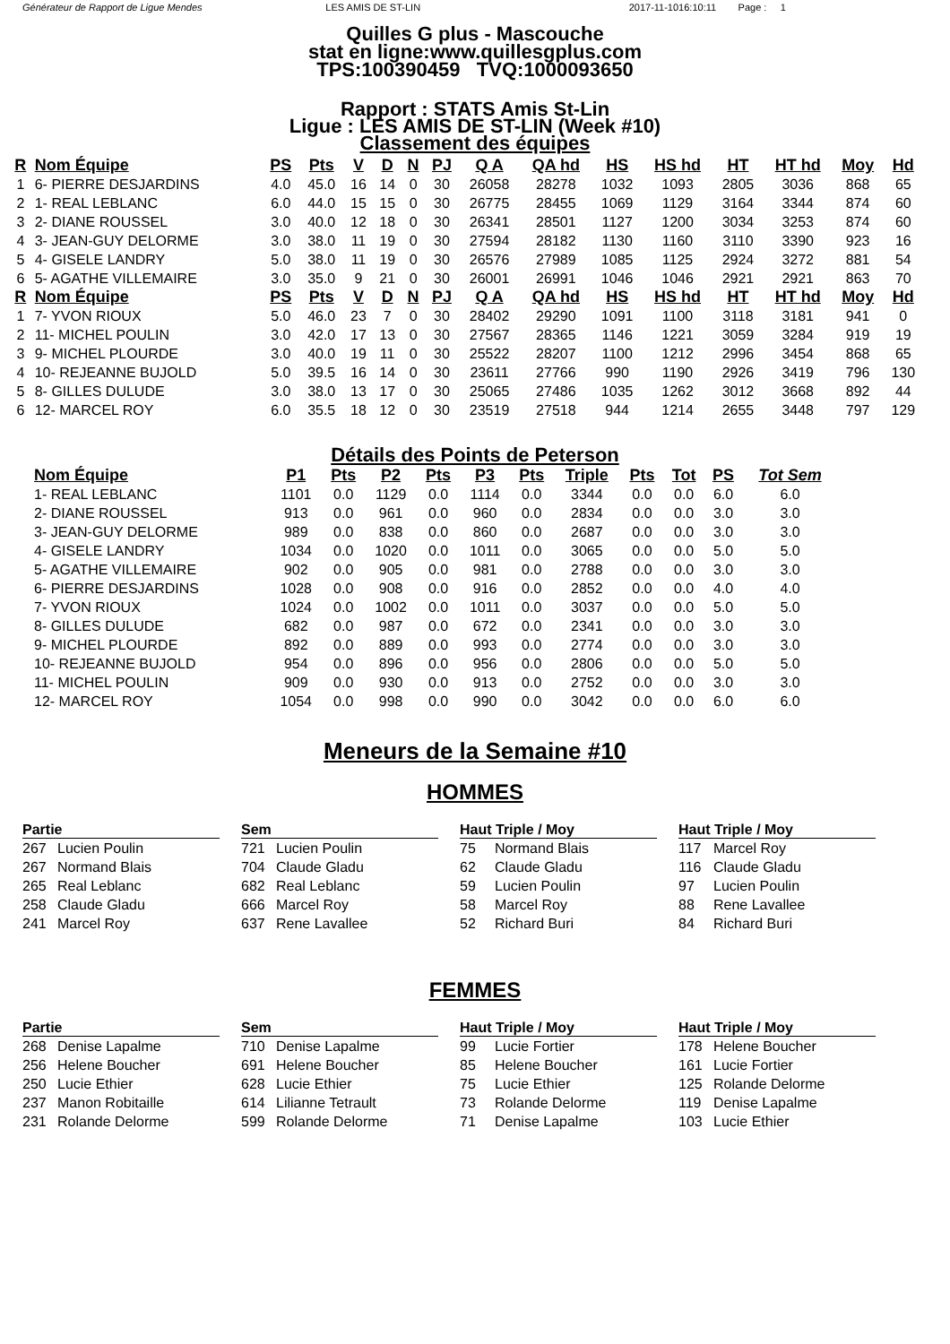Générateur de Rapport de Ligue Mendes
LES AMIS DE ST-LIN 2017-11-1016:10:11 Page : 1
Quilles G plus - Mascouche
stat en ligne:www.quillesgplus.com
TPS:100390459 TVQ:1000093650
Rapport : STATS Amis St-Lin
Ligue : LES AMIS DE ST-LIN (Week #10)
Classement des équipes
| R | Nom Équipe | PS | Pts | V | D | N | PJ | Q A | QA hd | HS | HS hd | HT | HT hd | Moy | Hd |
| --- | --- | --- | --- | --- | --- | --- | --- | --- | --- | --- | --- | --- | --- | --- | --- |
| 1 | 6- PIERRE DESJARDINS | 4.0 | 45.0 | 16 | 14 | 0 | 30 | 26058 | 28278 | 1032 | 1093 | 2805 | 3036 | 868 | 65 |
| 2 | 1- REAL LEBLANC | 6.0 | 44.0 | 15 | 15 | 0 | 30 | 26775 | 28455 | 1069 | 1129 | 3164 | 3344 | 874 | 60 |
| 3 | 2- DIANE ROUSSEL | 3.0 | 40.0 | 12 | 18 | 0 | 30 | 26341 | 28501 | 1127 | 1200 | 3034 | 3253 | 874 | 60 |
| 4 | 3- JEAN-GUY DELORME | 3.0 | 38.0 | 11 | 19 | 0 | 30 | 27594 | 28182 | 1130 | 1160 | 3110 | 3390 | 923 | 16 |
| 5 | 4- GISELE LANDRY | 5.0 | 38.0 | 11 | 19 | 0 | 30 | 26576 | 27989 | 1085 | 1125 | 2924 | 3272 | 881 | 54 |
| 6 | 5- AGATHE VILLEMAIRE | 3.0 | 35.0 | 9 | 21 | 0 | 30 | 26001 | 26991 | 1046 | 1046 | 2921 | 2921 | 863 | 70 |
| R | Nom Équipe | PS | Pts | V | D | N | PJ | Q A | QA hd | HS | HS hd | HT | HT hd | Moy | Hd |
| 1 | 7- YVON RIOUX | 5.0 | 46.0 | 23 | 7 | 0 | 30 | 28402 | 29290 | 1091 | 1100 | 3118 | 3181 | 941 | 0 |
| 2 | 11- MICHEL POULIN | 3.0 | 42.0 | 17 | 13 | 0 | 30 | 27567 | 28365 | 1146 | 1221 | 3059 | 3284 | 919 | 19 |
| 3 | 9- MICHEL PLOURDE | 3.0 | 40.0 | 19 | 11 | 0 | 30 | 25522 | 28207 | 1100 | 1212 | 2996 | 3454 | 868 | 65 |
| 4 | 10- REJEANNE BUJOLD | 5.0 | 39.5 | 16 | 14 | 0 | 30 | 23611 | 27766 | 990 | 1190 | 2926 | 3419 | 796 | 130 |
| 5 | 8- GILLES DULUDE | 3.0 | 38.0 | 13 | 17 | 0 | 30 | 25065 | 27486 | 1035 | 1262 | 3012 | 3668 | 892 | 44 |
| 6 | 12- MARCEL ROY | 6.0 | 35.5 | 18 | 12 | 0 | 30 | 23519 | 27518 | 944 | 1214 | 2655 | 3448 | 797 | 129 |
Détails des Points de Peterson
| Nom Équipe | P1 | Pts | P2 | Pts | P3 | Pts | Triple | Pts | Tot | PS | Tot Sem |
| --- | --- | --- | --- | --- | --- | --- | --- | --- | --- | --- | --- |
| 1- REAL LEBLANC | 1101 | 0.0 | 1129 | 0.0 | 1114 | 0.0 | 3344 | 0.0 | 0.0 | 6.0 | 6.0 |
| 2- DIANE ROUSSEL | 913 | 0.0 | 961 | 0.0 | 960 | 0.0 | 2834 | 0.0 | 0.0 | 3.0 | 3.0 |
| 3- JEAN-GUY DELORME | 989 | 0.0 | 838 | 0.0 | 860 | 0.0 | 2687 | 0.0 | 0.0 | 3.0 | 3.0 |
| 4- GISELE LANDRY | 1034 | 0.0 | 1020 | 0.0 | 1011 | 0.0 | 3065 | 0.0 | 0.0 | 5.0 | 5.0 |
| 5- AGATHE VILLEMAIRE | 902 | 0.0 | 905 | 0.0 | 981 | 0.0 | 2788 | 0.0 | 0.0 | 3.0 | 3.0 |
| 6- PIERRE DESJARDINS | 1028 | 0.0 | 908 | 0.0 | 916 | 0.0 | 2852 | 0.0 | 0.0 | 4.0 | 4.0 |
| 7- YVON RIOUX | 1024 | 0.0 | 1002 | 0.0 | 1011 | 0.0 | 3037 | 0.0 | 0.0 | 5.0 | 5.0 |
| 8- GILLES DULUDE | 682 | 0.0 | 987 | 0.0 | 672 | 0.0 | 2341 | 0.0 | 0.0 | 3.0 | 3.0 |
| 9- MICHEL PLOURDE | 892 | 0.0 | 889 | 0.0 | 993 | 0.0 | 2774 | 0.0 | 0.0 | 3.0 | 3.0 |
| 10- REJEANNE BUJOLD | 954 | 0.0 | 896 | 0.0 | 956 | 0.0 | 2806 | 0.0 | 0.0 | 5.0 | 5.0 |
| 11- MICHEL POULIN | 909 | 0.0 | 930 | 0.0 | 913 | 0.0 | 2752 | 0.0 | 0.0 | 3.0 | 3.0 |
| 12- MARCEL ROY | 1054 | 0.0 | 998 | 0.0 | 990 | 0.0 | 3042 | 0.0 | 0.0 | 6.0 | 6.0 |
Meneurs de la Semaine #10
HOMMES
Partie
267 Lucien Poulin
267 Normand Blais
265 Real Leblanc
258 Claude Gladu
241 Marcel Roy
Sem
721 Lucien Poulin
704 Claude Gladu
682 Real Leblanc
666 Marcel Roy
637 Rene Lavallee
Haut Triple / Moy
75 Normand Blais
62 Claude Gladu
59 Lucien Poulin
58 Marcel Roy
52 Richard Buri
Haut Triple / Moy
117 Marcel Roy
116 Claude Gladu
97 Lucien Poulin
88 Rene Lavallee
84 Richard Buri
FEMMES
Partie
268 Denise Lapalme
256 Helene Boucher
250 Lucie Ethier
237 Manon Robitaille
231 Rolande Delorme
Sem
710 Denise Lapalme
691 Helene Boucher
628 Lucie Ethier
614 Lilianne Tetrault
599 Rolande Delorme
Haut Triple / Moy
99 Lucie Fortier
85 Helene Boucher
75 Lucie Ethier
73 Rolande Delorme
71 Denise Lapalme
Haut Triple / Moy
178 Helene Boucher
161 Lucie Fortier
125 Rolande Delorme
119 Denise Lapalme
103 Lucie Ethier